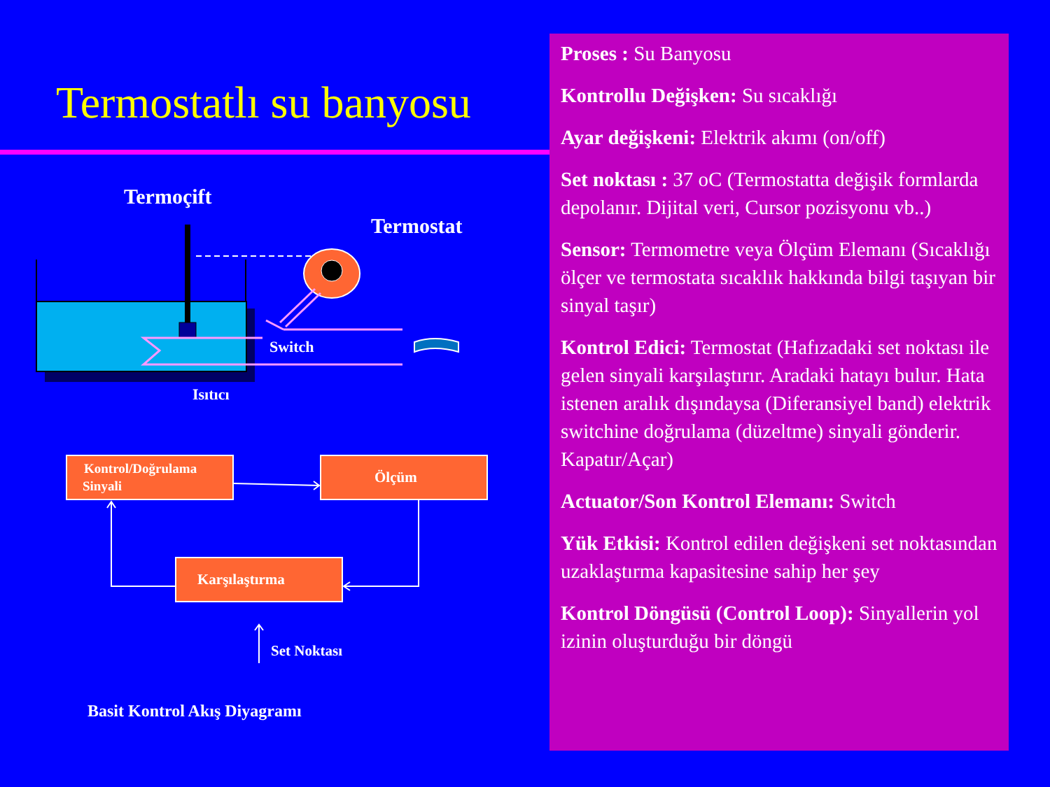Termostatlı su banyosu
Termoçift
Termostat
Switch
Isıtıcı
Kontrol/Doğrulama
Sinyali
Ölçüm
Karşılaştırma
Set Noktası
Basit Kontrol Akış Diyagramı
Proses : Su Banyosu
Kontrollu Değişken: Su sıcaklığı
Ayar değişkeni: Elektrik akımı (on/off)
Set noktası : 37 oC (Termostatta değişik formlarda depolanır. Dijital veri, Cursor pozisyonu vb..)
Sensor: Termometre veya Ölçüm Elemanı (Sıcaklığı ölçer ve termostata sıcaklık hakkında bilgi taşıyan bir sinyal taşır)
Kontrol Edici: Termostat (Hafızadaki set noktası ile gelen sinyali karşılaştırır. Aradaki hatayı bulur. Hata istenen aralık dışındaysa (Diferansiyel band) elektrik switchine doğrulama (düzeltme) sinyali gönderir. Kapatır/Açar)
Actuator/Son Kontrol Elemanı: Switch
Yük Etkisi: Kontrol edilen değişkeni set noktasından uzaklaştırma kapasitesine sahip her şey
Kontrol Döngüsü (Control Loop): Sinyallerin yol izinin oluşturduğu bir döngü